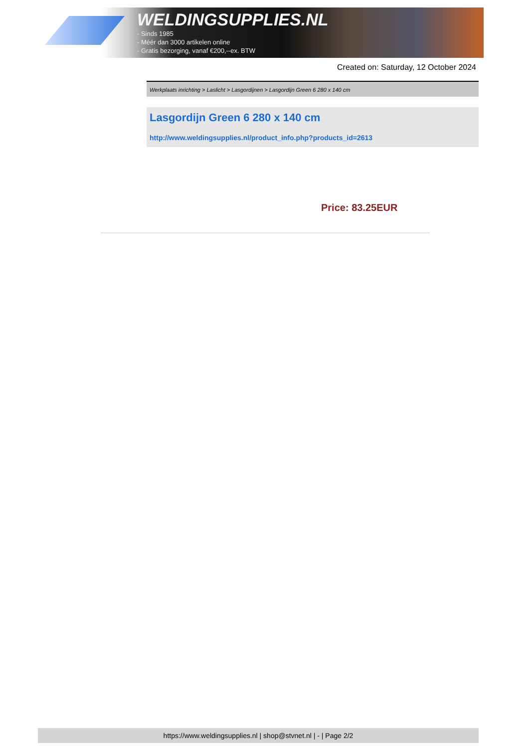WELDINGSUPPLIES.NL
- Sinds 1985
- Méér dan 3000 artikelen online
- Gratis bezorging, vanaf €200,--ex. BTW
Created on: Saturday, 12 October 2024
Werkplaats inrichting > Laslicht > Lasgordijnen > Lasgordijn Green 6 280 x 140 cm
Lasgordijn Green 6 280 x 140 cm
http://www.weldingsupplies.nl/product_info.php?products_id=2613
Price: 83.25EUR
https://www.weldingsupplies.nl | shop@stvnet.nl | - | Page 2/2